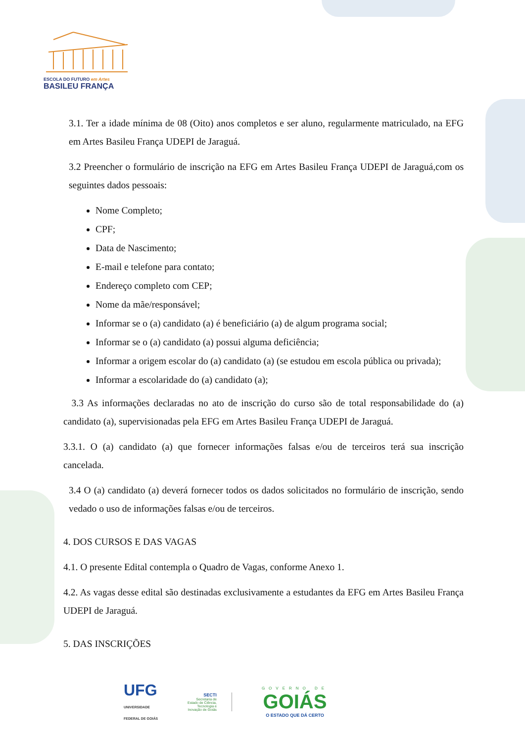ESCOLA DO FUTURO em Artes
BASILEU FRANÇA
3.1. Ter a idade mínima de 08 (Oito) anos completos e ser aluno, regularmente matriculado, na EFG em Artes Basileu França UDEPI de Jaraguá.
3.2 Preencher o formulário de inscrição na EFG em Artes Basileu França UDEPI de Jaraguá,com os seguintes dados pessoais:
Nome Completo;
CPF;
Data de Nascimento;
E-mail e telefone para contato;
Endereço completo com CEP;
Nome da mãe/responsável;
Informar se o (a) candidato (a) é beneficiário (a) de algum programa social;
Informar se o (a) candidato (a) possui alguma deficiência;
Informar a origem escolar do (a) candidato (a) (se estudou em escola pública ou privada);
Informar a escolaridade do (a) candidato (a);
3.3 As informações declaradas no ato de inscrição do curso são de total responsabilidade do (a) candidato (a), supervisionadas pela EFG em Artes Basileu França UDEPI de Jaraguá.
3.3.1. O (a) candidato (a) que fornecer informações falsas e/ou de terceiros terá sua inscrição cancelada.
3.4 O (a) candidato (a) deverá fornecer todos os dados solicitados no formulário de inscrição, sendo vedado o uso de informações falsas e/ou de terceiros.
4. DOS CURSOS E DAS VAGAS
4.1. O presente Edital contempla o Quadro de Vagas, conforme Anexo 1.
4.2. As vagas desse edital são destinadas exclusivamente a estudantes da EFG em Artes Basileu França UDEPI de Jaraguá.
5. DAS INSCRIÇÕES
UFG
UNIVERSIDADE
FEDERAL DE GOIÁS
SECTI
Secretaria de
Estado de Ciência,
Tecnologia e
Inovação de Goiás
GOVERNO DE
GOIÁS
O ESTADO QUE DÁ CERTO